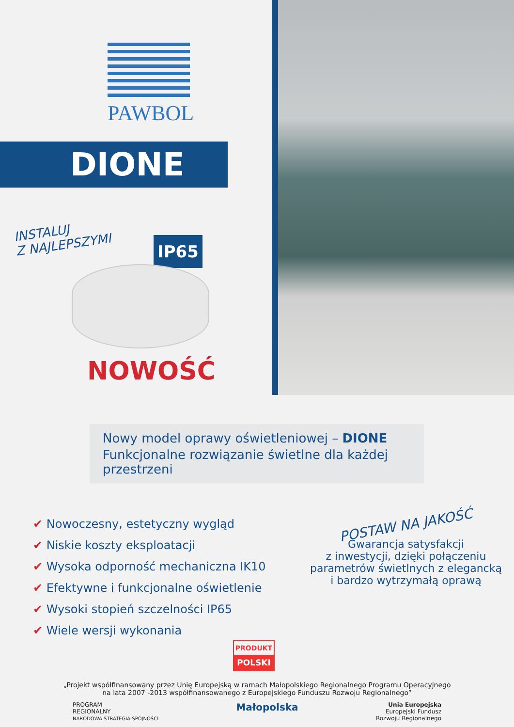PAWBOL
DIONE
INSTALUJ
Z NAJLEPSZYMI
IP65
NOWOŚĆ
Nowy model oprawy oświetleniowej – DIONE
Funkcjonalne rozwiązanie świetlne dla każdej przestrzeni
✔ Nowoczesny, estetyczny wygląd
✔ Niskie koszty eksploatacji
✔ Wysoka odporność mechaniczna IK10
✔ Efektywne i funkcjonalne oświetlenie
✔ Wysoki stopień szczelności IP65
✔ Wiele wersji wykonania
POSTAW NA JAKOŚĆ
Gwarancja satysfakcji
z inwestycji, dzięki połączeniu
parametrów świetlnych z elegancką
i bardzo wytrzymałą oprawą
PRODUKT
POLSKI
„Projekt współfinansowany przez Unię Europejską w ramach Małopolskiego Regionalnego Programu Operacyjnego
na lata 2007 -2013 współfinansowanego z Europejskiego Funduszu Rozwoju Regionalnego”
PROGRAM
REGIONALNY
NARODOWA STRATEGIA SPÓJNOŚCI
Małopolska
Unia Europejska
Europejski Fundusz
Rozwoju Regionalnego